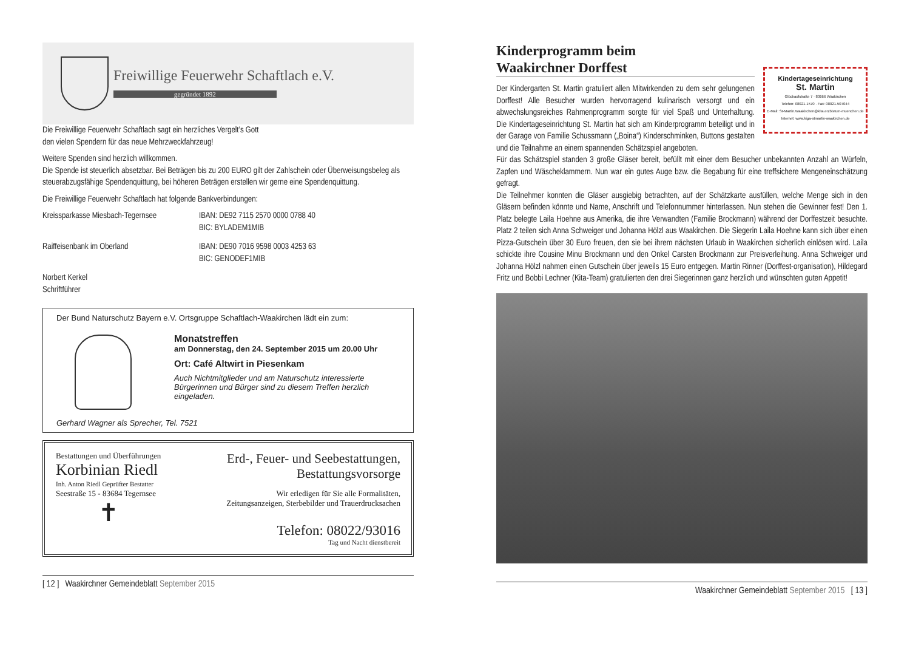Freiwillige Feuerwehr Schaftlach e.V.
gegründet 1892
Die Freiwillige Feuerwehr Schaftlach sagt ein herzliches Vergelt’s Gott
den vielen Spendern für das neue Mehrzweckfahrzeug!
Weitere Spenden sind herzlich willkommen.
Die Spende ist steuerlich absetzbar. Bei Beträgen bis zu 200 EURO gilt der Zahlschein oder Überweisungsbeleg als steuerabzugsfähige Spendenquittung, bei höheren Beträgen erstellen wir gerne eine Spendenquittung.
Die Freiwillige Feuerwehr Schaftlach hat folgende Bankverbindungen:
Kreissparkasse Miesbach-Tegernsee
IBAN: DE92 7115 2570 0000 0788 40
BIC: BYLADEM1MIB
Raiffeisenbank im Oberland IBAN: DE90 7016 9598 0003 4253 63
BIC: GENODEF1MIB
Norbert Kerkel
Schriftführer
Der Bund Naturschutz Bayern e.V. Ortsgruppe Schaftlach-Waakirchen lädt ein zum:
Monatstreffen
am Donnerstag, den 24. September 2015 um 20.00 Uhr
Ort: Café Altwirt in Piesenkam
Auch Nichtmitglieder und am Naturschutz interessierte Bürgerinnen und Bürger sind zu diesem Treffen herzlich eingeladen.
Gerhard Wagner als Sprecher, Tel. 7521
Bestattungen und Überführungen
Korbinian Riedl
Inh. Anton Riedl Geprüfter Bestatter
Seestraße 15 - 83684 Tegernsee
✝
Erd-, Feuer- und Seebestattungen,
Bestattungsvorsorge
Wir erledigen für Sie alle Formalitäten,
Zeitungsanzeigen, Sterbebilder und Trauerdrucksachen
Telefon: 08022/93016
Tag und Nacht dienstbereit
[ 12 ] Waakirchner Gemeindeblatt September 2015
Kindertageseinrichtung
St. Martin
Glückaufstraße 7 · 83666 Waakirchen
Telefon: 08021-1570 · Fax: 08021-507044
E-Mail: St-Martin.Waakirchen@kita.erzbistum-muenchen.de
Internet: www.kiga-stmartin-waakirchen.de
Kinderprogramm beim
Waakirchner Dorffest
Der Kindergarten St. Martin gratuliert allen Mitwirkenden zu dem sehr gelungenen Dorffest! Alle Besucher wurden hervorragend kulinarisch versorgt und ein abwechslungsreiches Rahmenprogramm sorgte für viel Spaß und Unterhaltung. Die Kindertageseinrichtung St. Martin hat sich am Kinderprogramm beteiligt und in der Garage von Familie Schussmann („Boina“) Kinderschminken, Buttons gestalten und die Teilnahme an einem spannenden Schätzspiel angeboten.
Für das Schätzspiel standen 3 große Gläser bereit, befüllt mit einer dem Besucher unbekannten Anzahl an Würfeln, Zapfen und Wäscheklammern. Nun war ein gutes Auge bzw. die Begabung für eine treffsichere Mengeneinschätzung gefragt.
Die Teilnehmer konnten die Gläser ausgiebig betrachten, auf der Schätzkarte ausfüllen, welche Menge sich in den Gläsern befinden könnte und Name, Anschrift und Telefonnummer hinterlassen. Nun stehen die Gewinner fest! Den 1. Platz belegte Laila Hoehne aus Amerika, die ihre Verwandten (Familie Brockmann) während der Dorffestzeit besuchte. Platz 2 teilen sich Anna Schweiger und Johanna Hölzl aus Waakirchen. Die Siegerin Laila Hoehne kann sich über einen Pizza-Gutschein über 30 Euro freuen, den sie bei ihrem nächsten Urlaub in Waakirchen sicherlich einlösen wird. Laila schickte ihre Cousine Minu Brockmann und den Onkel Carsten Brockmann zur Preisverleihung. Anna Schweiger und Johanna Hölzl nahmen einen Gutschein über jeweils 15 Euro entgegen. Martin Rinner (Dorffest-organisation), Hildegard Fritz und Bobbi Lechner (Kita-Team) gratulierten den drei Siegerinnen ganz herzlich und wünschten guten Appetit!
Waakirchner Gemeindeblatt September 2015 [ 13 ]